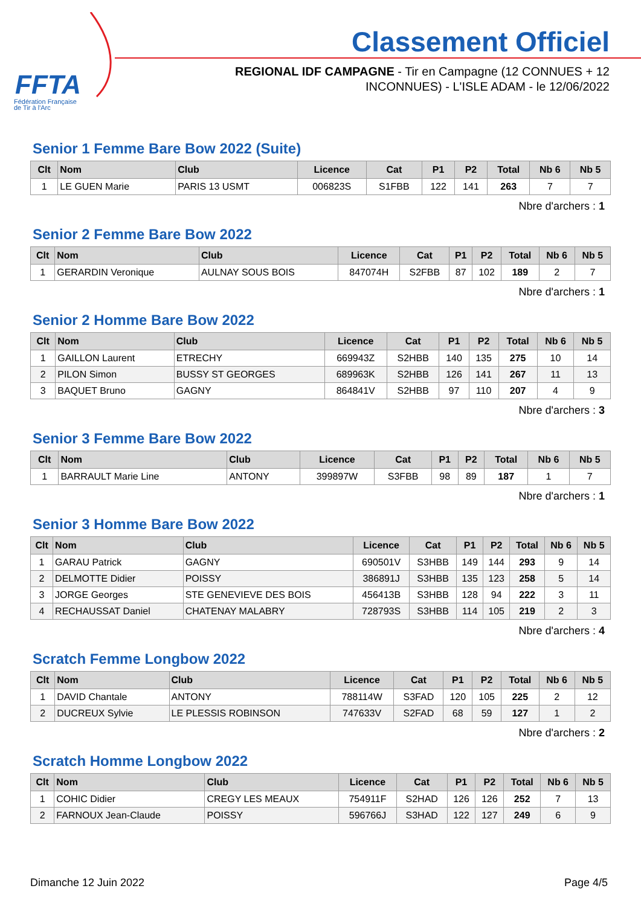FFTA
Fédération Française
de Tir à l'Arc
Classement Officiel
REGIONAL IDF CAMPAGNE - Tir en Campagne (12 CONNUES + 12 INCONNUES) - L'ISLE ADAM - le 12/06/2022
Senior 1 Femme Bare Bow 2022 (Suite)
| Clt | Nom | Club | Licence | Cat | P1 | P2 | Total | Nb 6 | Nb 5 |
| --- | --- | --- | --- | --- | --- | --- | --- | --- | --- |
| 1 | LE GUEN Marie | PARIS 13 USMT | 006823S | S1FBB | 122 | 141 | 263 | 7 | 7 |
Nbre d'archers : 1
Senior 2 Femme Bare Bow 2022
| Clt | Nom | Club | Licence | Cat | P1 | P2 | Total | Nb 6 | Nb 5 |
| --- | --- | --- | --- | --- | --- | --- | --- | --- | --- |
| 1 | GERARDIN Veronique | AULNAY SOUS BOIS | 847074H | S2FBB | 87 | 102 | 189 | 2 | 7 |
Nbre d'archers : 1
Senior 2 Homme Bare Bow 2022
| Clt | Nom | Club | Licence | Cat | P1 | P2 | Total | Nb 6 | Nb 5 |
| --- | --- | --- | --- | --- | --- | --- | --- | --- | --- |
| 1 | GAILLON Laurent | ETRECHY | 669943Z | S2HBB | 140 | 135 | 275 | 10 | 14 |
| 2 | PILON Simon | BUSSY ST GEORGES | 689963K | S2HBB | 126 | 141 | 267 | 11 | 13 |
| 3 | BAQUET Bruno | GAGNY | 864841V | S2HBB | 97 | 110 | 207 | 4 | 9 |
Nbre d'archers : 3
Senior 3 Femme Bare Bow 2022
| Clt | Nom | Club | Licence | Cat | P1 | P2 | Total | Nb 6 | Nb 5 |
| --- | --- | --- | --- | --- | --- | --- | --- | --- | --- |
| 1 | BARRAULT Marie Line | ANTONY | 399897W | S3FBB | 98 | 89 | 187 | 1 | 7 |
Nbre d'archers : 1
Senior 3 Homme Bare Bow 2022
| Clt | Nom | Club | Licence | Cat | P1 | P2 | Total | Nb 6 | Nb 5 |
| --- | --- | --- | --- | --- | --- | --- | --- | --- | --- |
| 1 | GARAU Patrick | GAGNY | 690501V | S3HBB | 149 | 144 | 293 | 9 | 14 |
| 2 | DELMOTTE Didier | POISSY | 386891J | S3HBB | 135 | 123 | 258 | 5 | 14 |
| 3 | JORGE Georges | STE GENEVIEVE DES BOIS | 456413B | S3HBB | 128 | 94 | 222 | 3 | 11 |
| 4 | RECHAUSSAT Daniel | CHATENAY MALABRY | 728793S | S3HBB | 114 | 105 | 219 | 2 | 3 |
Nbre d'archers : 4
Scratch Femme Longbow 2022
| Clt | Nom | Club | Licence | Cat | P1 | P2 | Total | Nb 6 | Nb 5 |
| --- | --- | --- | --- | --- | --- | --- | --- | --- | --- |
| 1 | DAVID Chantale | ANTONY | 788114W | S3FAD | 120 | 105 | 225 | 2 | 12 |
| 2 | DUCREUX Sylvie | LE PLESSIS ROBINSON | 747633V | S2FAD | 68 | 59 | 127 | 1 | 2 |
Nbre d'archers : 2
Scratch Homme Longbow 2022
| Clt | Nom | Club | Licence | Cat | P1 | P2 | Total | Nb 6 | Nb 5 |
| --- | --- | --- | --- | --- | --- | --- | --- | --- | --- |
| 1 | COHIC Didier | CREGY LES MEAUX | 754911F | S2HAD | 126 | 126 | 252 | 7 | 13 |
| 2 | FARNOUX Jean-Claude | POISSY | 596766J | S3HAD | 122 | 127 | 249 | 6 | 9 |
Dimanche 12 Juin 2022 Page 4/5